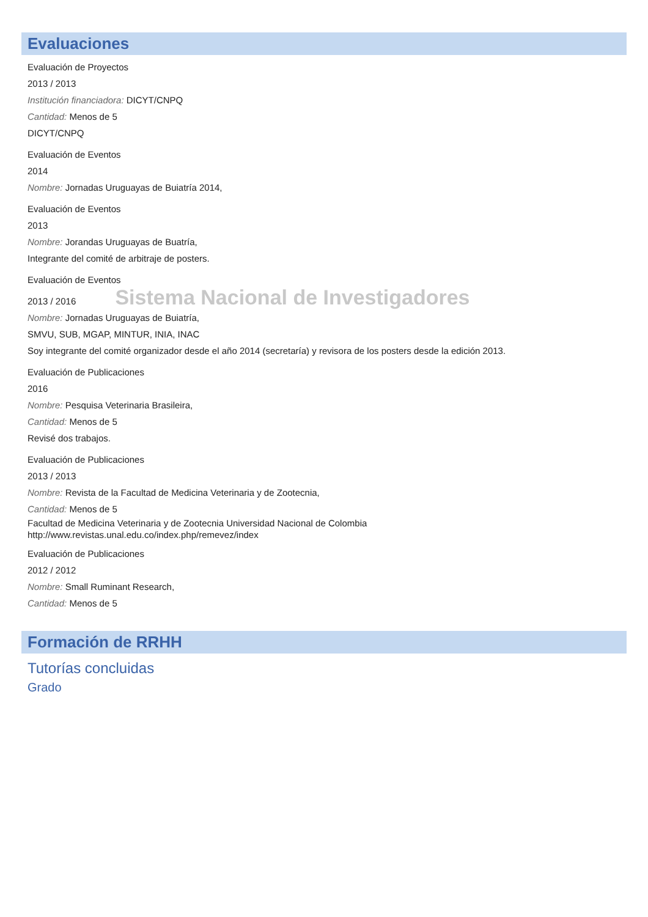Evaluaciones
Evaluación de Proyectos
2013 / 2013
Institución financiadora: DICYT/CNPQ
Cantidad: Menos de 5
DICYT/CNPQ
Evaluación de Eventos
2014
Nombre: Jornadas Uruguayas de Buiatría 2014,
Evaluación de Eventos
2013
Nombre: Jorandas Uruguayas de Buatría,
Integrante del comité de arbitraje de posters.
Evaluación de Eventos
2013 / 2016 Sistema Nacional de Investigadores
Nombre: Jornadas Uruguayas de Buiatría,
SMVU, SUB, MGAP, MINTUR, INIA, INAC
Soy integrante del comité organizador desde el año 2014 (secretaría) y revisora de los posters desde la edición 2013.
Evaluación de Publicaciones
2016
Nombre: Pesquisa Veterinaria Brasileira,
Cantidad: Menos de 5
Revisé dos trabajos.
Evaluación de Publicaciones
2013 / 2013
Nombre: Revista de la Facultad de Medicina Veterinaria y de Zootecnia,
Cantidad: Menos de 5
Facultad de Medicina Veterinaria y de Zootecnia Universidad Nacional de Colombia
http://www.revistas.unal.edu.co/index.php/remevez/index
Evaluación de Publicaciones
2012 / 2012
Nombre: Small Ruminant Research,
Cantidad: Menos de 5
Formación de RRHH
Tutorías concluidas
Grado